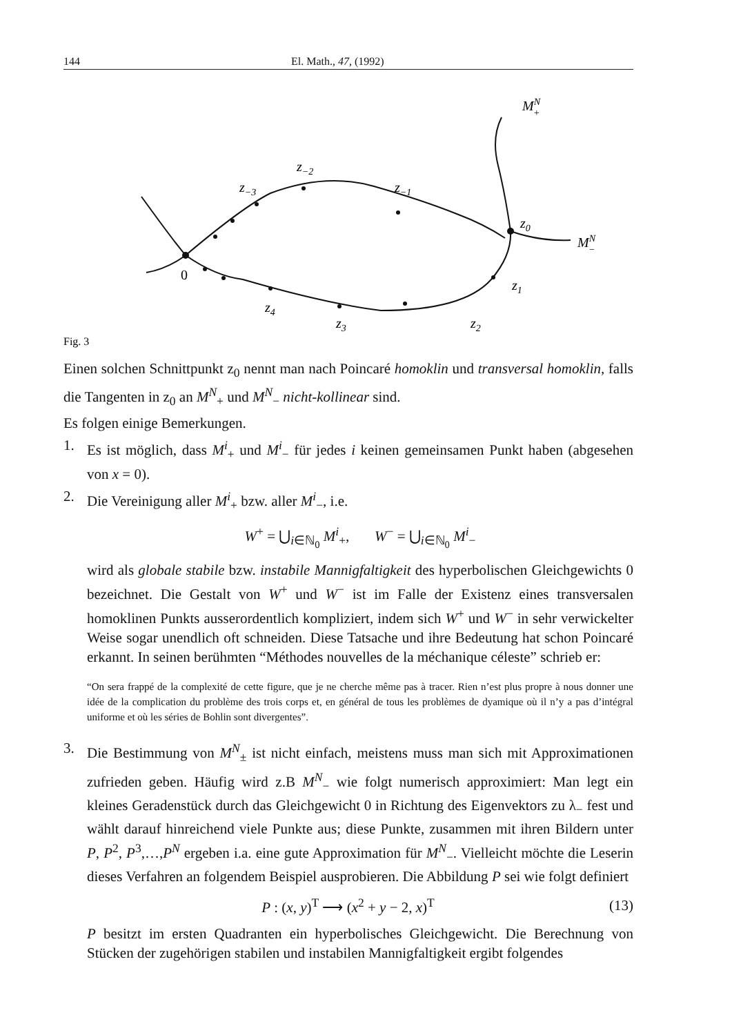144 El. Math., 47, (1992)
MN+
MN−
z−2
z−3
z−1
z0
z1
z2
z3
z4
0
Fig. 3
Einen solchen Schnittpunkt z<sub>0</sub> nennt man nach Poincaré homoklin und transversal homoklin, falls die Tangenten in z<sub>0</sub> an M<sup>N</sup><sub>+</sub> und M<sup>N</sup><sub>−</sub> nicht-kollinear sind.
Es folgen einige Bemerkungen.
1. Es ist möglich, dass M<sup>i</sup><sub>+</sub> und M<sup>i</sup><sub>−</sub> für jedes i keinen gemeinsamen Punkt haben (abgesehen von x = 0).
2. Die Vereinigung aller M<sup>i</sup><sub>+</sub> bzw. aller M<sup>i</sup><sub>−</sub>, i.e.
W<sup>+</sup> = ⋃<sub>i∈ℕ<sub>0</sub></sub> M<sup>i</sup><sub>+</sub>, W<sup>−</sup> = ⋃<sub>i∈ℕ<sub>0</sub></sub> M<sup>i</sup><sub>−</sub>
wird als globale stabile bzw. instabile Mannigfaltigkeit des hyperbolischen Gleichgewichts 0 bezeichnet. Die Gestalt von W<sup>+</sup> und W<sup>−</sup> ist im Falle der Existenz eines transversalen homoklinen Punkts ausserordentlich kompliziert, indem sich W<sup>+</sup> und W<sup>−</sup> in sehr verwickelter Weise sogar unendlich oft schneiden. Diese Tatsache und ihre Bedeutung hat schon Poincaré erkannt. In seinen berühmten “Méthodes nouvelles de la méchanique céleste” schrieb er:
“On sera frappé de la complexité de cette figure, que je ne cherche même pas à tracer. Rien n’est plus propre à nous donner une idée de la complication du problème des trois corps et, en général de tous les problèmes de dyamique où il n’y a pas d’intégral uniforme et où les séries de Bohlin sont divergentes”.
3. Die Bestimmung von M<sup>N</sup><sub>±</sub> ist nicht einfach, meistens muss man sich mit Approximationen zufrieden geben. Häufig wird z.B M<sup>N</sup><sub>−</sub> wie folgt numerisch approximiert: Man legt ein kleines Geradenstück durch das Gleichgewicht 0 in Richtung des Eigenvektors zu λ<sub>−</sub> fest und wählt darauf hinreichend viele Punkte aus; diese Punkte, zusammen mit ihren Bildern unter P, P<sup>2</sup>, P<sup>3</sup>,…,P<sup>N</sup> ergeben i.a. eine gute Approximation für M<sup>N</sup><sub>−</sub>. Vielleicht möchte die Leserin dieses Verfahren an folgendem Beispiel ausprobieren. Die Abbildung P sei wie folgt definiert
P : (x, y)<sup>T</sup> ⟶ (x<sup>2</sup> + y − 2, x)<sup>T</sup> (13)
P besitzt im ersten Quadranten ein hyperbolisches Gleichgewicht. Die Berechnung von Stücken der zugehörigen stabilen und instabilen Mannigfaltigkeit ergibt folgendes